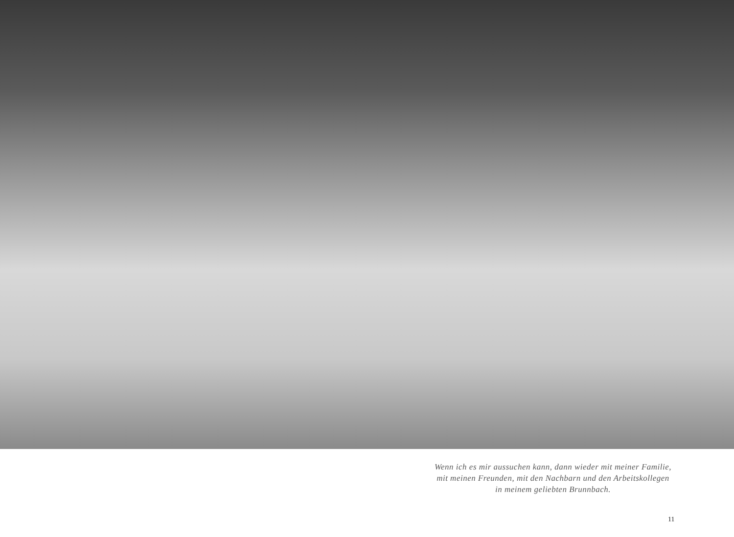Wenn ich es mir aussuchen kann, dann wieder mit meiner Familie,
mit meinen Freunden, mit den Nachbarn und den Arbeitskollegen
in meinem geliebten Brunnbach.
11